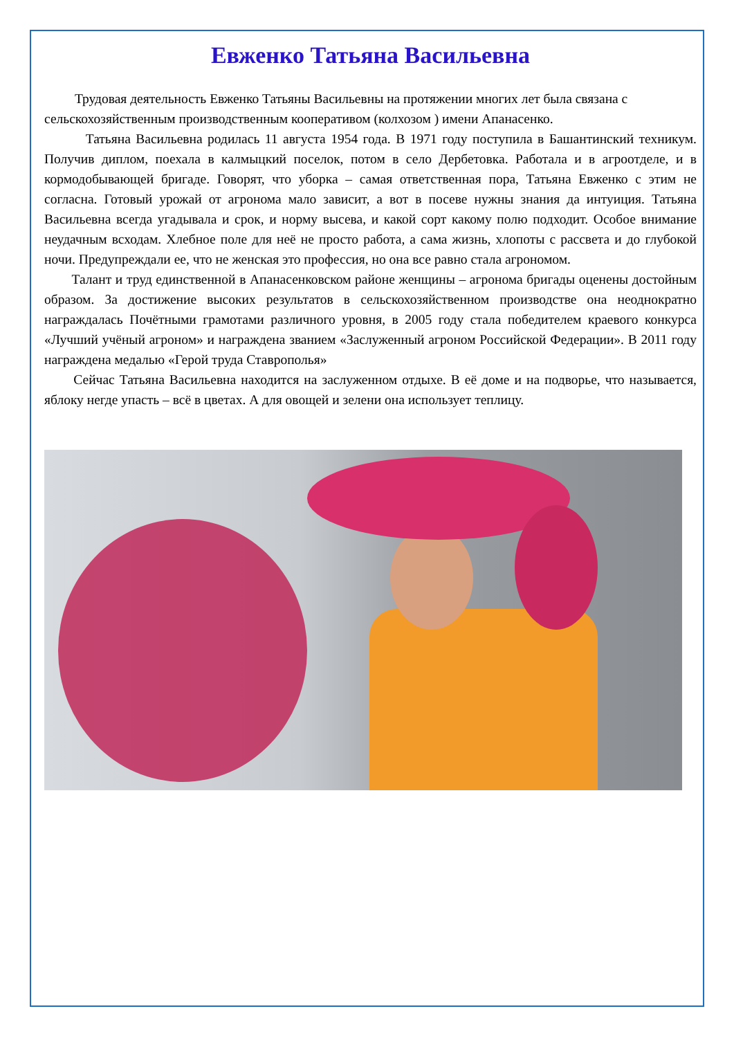Евженко Татьяна Васильевна
Трудовая деятельность Евженко Татьяны Васильевны на протяжении многих лет была связана с сельскохозяйственным производственным кооперативом (колхозом ) имени Апанасенко.
Татьяна Васильевна родилась 11 августа 1954 года. В 1971 году поступила в Башантинский техникум. Получив диплом, поехала в калмыцкий поселок, потом в село Дербетовка. Работала и в агроотделе, и в кормодобывающей бригаде. Говорят, что уборка – самая ответственная пора, Татьяна Евженко с этим не согласна. Готовый урожай от агронома мало зависит, а вот в посеве нужны знания да интуиция. Татьяна Васильевна всегда угадывала и срок, и норму высева, и какой сорт какому полю подходит. Особое внимание неудачным всходам. Хлебное поле для неё не просто работа, а сама жизнь, хлопоты с рассвета и до глубокой ночи. Предупреждали ее, что не женская это профессия, но она все равно стала агрономом.
Талант и труд единственной в Апанасенковском районе женщины – агронома бригады оценены достойным образом. За достижение высоких результатов в сельскохозяйственном производстве она неоднократно награждалась Почётными грамотами различного уровня, в 2005 году стала победителем краевого конкурса «Лучший учёный агроном» и награждена званием «Заслуженный агроном Российской Федерации». В 2011 году награждена медалью «Герой труда Ставрополья»
Сейчас Татьяна Васильевна находится на заслуженном отдыхе. В её доме и на подворье, что называется, яблоку негде упасть – всё в цветах. А для овощей и зелени она использует теплицу.